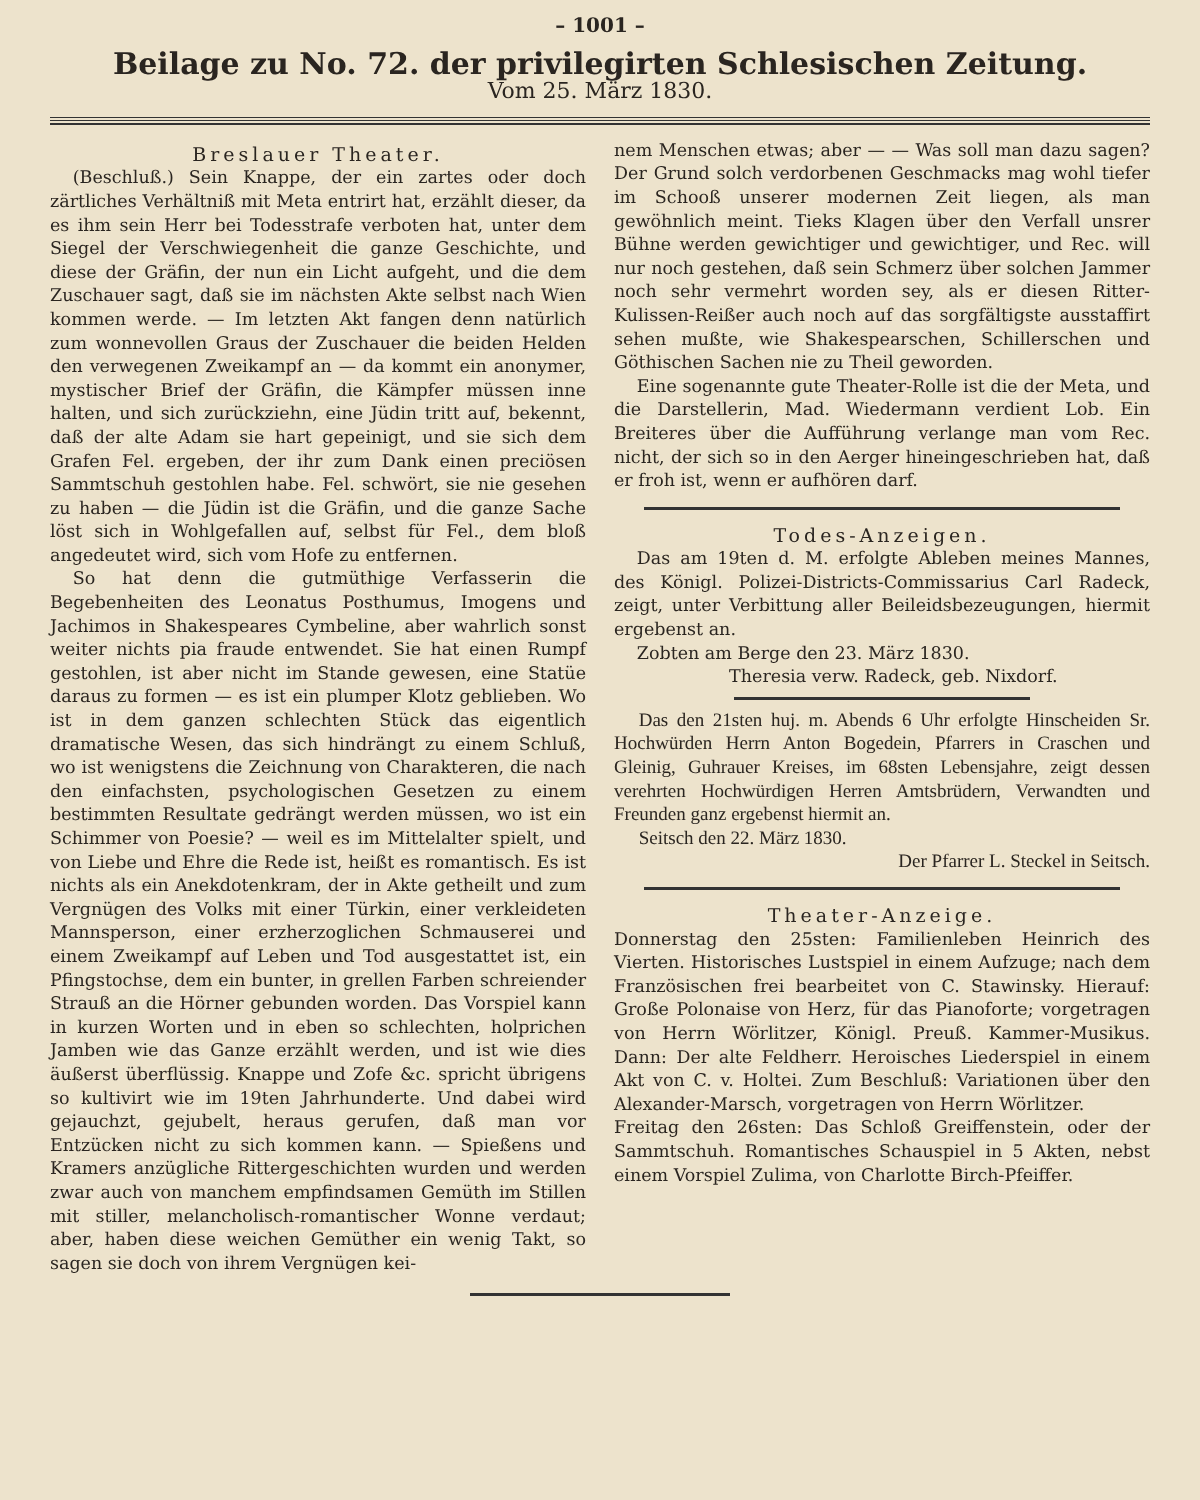– 1001 –
Beilage zu No. 72. der privilegirten Schlesischen Zeitung.
Vom 25. März 1830.
Breslauer Theater.
(Beschluß.) Sein Knappe, der ein zartes oder doch zärtliches Verhältniß mit Meta entrirt hat, erzählt dieser, da es ihm sein Herr bei Todesstrafe verboten hat, unter dem Siegel der Verschwiegenheit die ganze Geschichte, und diese der Gräfin, der nun ein Licht aufgeht, und die dem Zuschauer sagt, daß sie im nächsten Akte selbst nach Wien kommen werde. — Im letzten Akt fangen denn natürlich zum wonnevollen Graus der Zuschauer die beiden Helden den verwegenen Zweikampf an — da kommt ein anonymer, mystischer Brief der Gräfin, die Kämpfer müssen inne halten, und sich zurückziehn, eine Jüdin tritt auf, bekennt, daß der alte Adam sie hart gepeinigt, und sie sich dem Grafen Fel. ergeben, der ihr zum Dank einen preciösen Sammtschuh gestohlen habe. Fel. schwört, sie nie gesehen zu haben — die Jüdin ist die Gräfin, und die ganze Sache löst sich in Wohlgefallen auf, selbst für Fel., dem bloß angedeutet wird, sich vom Hofe zu entfernen.
So hat denn die gutmüthige Verfasserin die Begebenheiten des Leonatus Posthumus, Imogens und Jachimos in Shakespeares Cymbeline, aber wahrlich sonst weiter nichts pia fraude entwendet. Sie hat einen Rumpf gestohlen, ist aber nicht im Stande gewesen, eine Statüe daraus zu formen — es ist ein plumper Klotz geblieben. Wo ist in dem ganzen schlechten Stück das eigentlich dramatische Wesen, das sich hindrängt zu einem Schluß, wo ist wenigstens die Zeichnung von Charakteren, die nach den einfachsten, psychologischen Gesetzen zu einem bestimmten Resultate gedrängt werden müssen, wo ist ein Schimmer von Poesie? — weil es im Mittelalter spielt, und von Liebe und Ehre die Rede ist, heißt es romantisch. Es ist nichts als ein Anekdotenkram, der in Akte getheilt und zum Vergnügen des Volks mit einer Türkin, einer verkleideten Mannsperson, einer erzherzoglichen Schmauserei und einem Zweikampf auf Leben und Tod ausgestattet ist, ein Pfingstochse, dem ein bunter, in grellen Farben schreiender Strauß an die Hörner gebunden worden. Das Vorspiel kann in kurzen Worten und in eben so schlechten, holprichen Jamben wie das Ganze erzählt werden, und ist wie dies äußerst überflüssig. Knappe und Zofe &c. spricht übrigens so kultivirt wie im 19ten Jahrhunderte. Und dabei wird gejauchzt, gejubelt, heraus gerufen, daß man vor Entzücken nicht zu sich kommen kann. — Spießens und Kramers anzügliche Rittergeschichten wurden und werden zwar auch von manchem empfindsamen Gemüth im Stillen mit stiller, melancholisch-romantischer Wonne verdaut; aber, haben diese weichen Gemüther ein wenig Takt, so sagen sie doch von ihrem Vergnügen kei-
nem Menschen etwas; aber — — Was soll man dazu sagen? Der Grund solch verdorbenen Geschmacks mag wohl tiefer im Schooß unserer modernen Zeit liegen, als man gewöhnlich meint. Tieks Klagen über den Verfall unsrer Bühne werden gewichtiger und gewichtiger, und Rec. will nur noch gestehen, daß sein Schmerz über solchen Jammer noch sehr vermehrt worden sey, als er diesen Ritter-Kulissen-Reißer auch noch auf das sorgfältigste ausstaffirt sehen mußte, wie Shakespearschen, Schillerschen und Göthischen Sachen nie zu Theil geworden.
Eine sogenannte gute Theater-Rolle ist die der Meta, und die Darstellerin, Mad. Wiedermann verdient Lob. Ein Breiteres über die Aufführung verlange man vom Rec. nicht, der sich so in den Aerger hineingeschrieben hat, daß er froh ist, wenn er aufhören darf.
Todes-Anzeigen.
Das am 19ten d. M. erfolgte Ableben meines Mannes, des Königl. Polizei-Districts-Commissarius Carl Radeck, zeigt, unter Verbittung aller Beileidsbezeugungen, hiermit ergebenst an.
Zobten am Berge den 23. März 1830.
Theresia verw. Radeck, geb. Nixdorf.
Das den 21sten huj. m. Abends 6 Uhr erfolgte Hinscheiden Sr. Hochwürden Herrn Anton Bogedein, Pfarrers in Craschen und Gleinig, Guhrauer Kreises, im 68sten Lebensjahre, zeigt dessen verehrten Hochwürdigen Herren Amtsbrüdern, Verwandten und Freunden ganz ergebenst hiermit an.
Seitsch den 22. März 1830.
Der Pfarrer L. Steckel in Seitsch.
Theater-Anzeige.
Donnerstag den 25sten: Familienleben Heinrich des Vierten. Historisches Lustspiel in einem Aufzuge; nach dem Französischen frei bearbeitet von C. Stawinsky. Hierauf: Große Polonaise von Herz, für das Pianoforte; vorgetragen von Herrn Wörlitzer, Königl. Preuß. Kammer-Musikus. Dann: Der alte Feldherr. Heroisches Liederspiel in einem Akt von C. v. Holtei. Zum Beschluß: Variationen über den Alexander-Marsch, vorgetragen von Herrn Wörlitzer.
Freitag den 26sten: Das Schloß Greiffenstein, oder der Sammtschuh. Romantisches Schauspiel in 5 Akten, nebst einem Vorspiel Zulima, von Charlotte Birch-Pfeiffer.